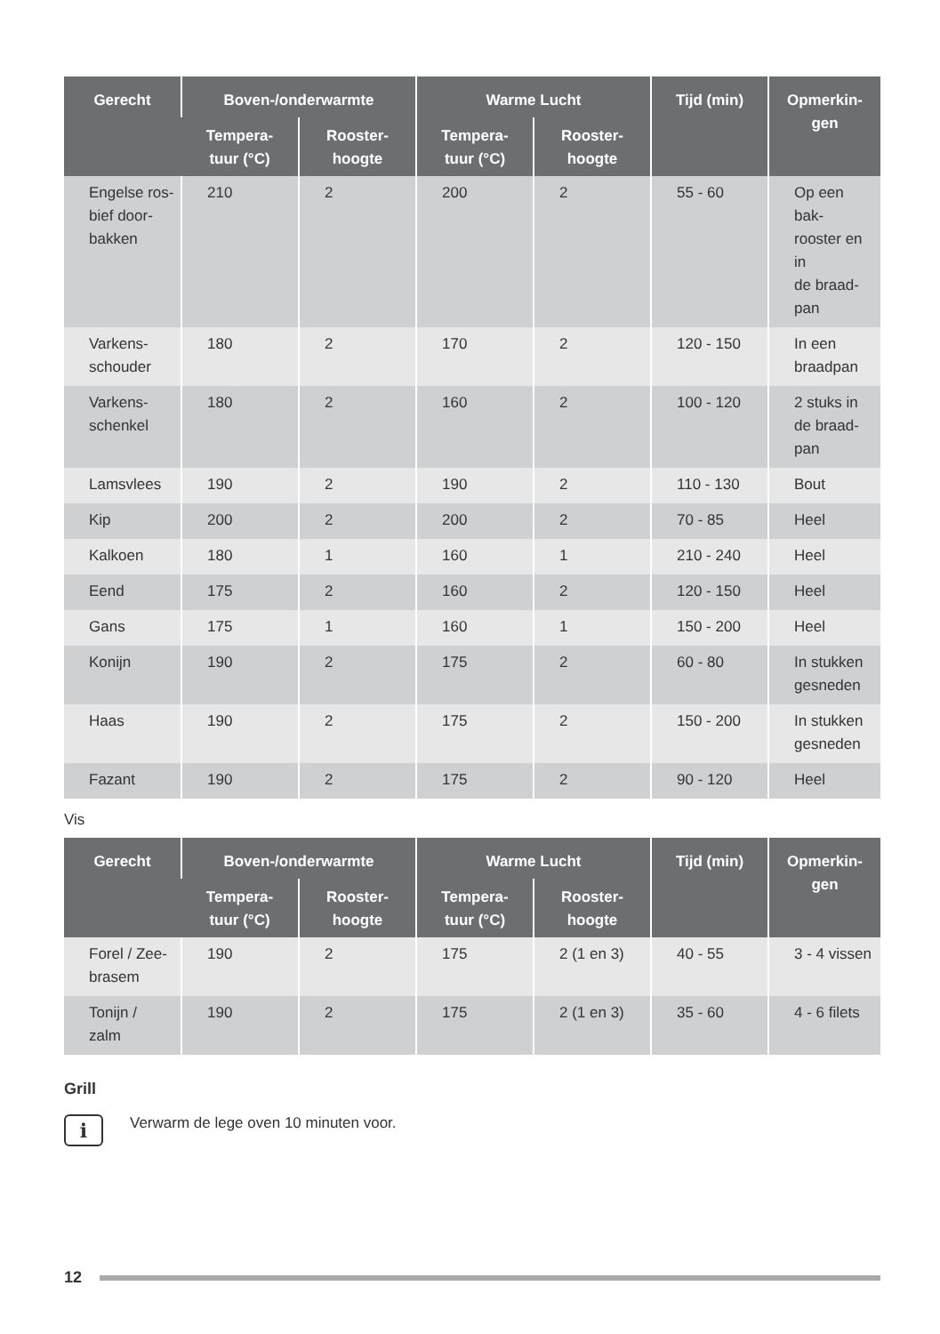| Gerecht | Boven-/onderwarmte | | Warme Lucht | | Tijd (min) | Opmerkin- gen |
| --- | --- | --- | --- | --- | --- | --- |
| | Tempera- tuur (°C) | Rooster- hoogte | Tempera- tuur (°C) | Rooster- hoogte | | |
| Engelse ros- bief door- bakken | 210 | 2 | 200 | 2 | 55 - 60 | Op een bak- rooster en in de braad- pan |
| Varkens- schouder | 180 | 2 | 170 | 2 | 120 - 150 | In een braadpan |
| Varkens- schenkel | 180 | 2 | 160 | 2 | 100 - 120 | 2 stuks in de braad- pan |
| Lamsvlees | 190 | 2 | 190 | 2 | 110 - 130 | Bout |
| Kip | 200 | 2 | 200 | 2 | 70 - 85 | Heel |
| Kalkoen | 180 | 1 | 160 | 1 | 210 - 240 | Heel |
| Eend | 175 | 2 | 160 | 2 | 120 - 150 | Heel |
| Gans | 175 | 1 | 160 | 1 | 150 - 200 | Heel |
| Konijn | 190 | 2 | 175 | 2 | 60 - 80 | In stukken gesneden |
| Haas | 190 | 2 | 175 | 2 | 150 - 200 | In stukken gesneden |
| Fazant | 190 | 2 | 175 | 2 | 90 - 120 | Heel |
Vis
| Gerecht | Boven-/onderwarmte | | Warme Lucht | | Tijd (min) | Opmerkin- gen |
| --- | --- | --- | --- | --- | --- | --- |
| | Tempera- tuur (°C) | Rooster- hoogte | Tempera- tuur (°C) | Rooster- hoogte | | |
| Forel / Zee- brasem | 190 | 2 | 175 | 2 (1 en 3) | 40 - 55 | 3 - 4 vissen |
| Tonijn / zalm | 190 | 2 | 175 | 2 (1 en 3) | 35 - 60 | 4 - 6 filets |
Grill
i
Verwarm de lege oven 10 minuten voor.
12